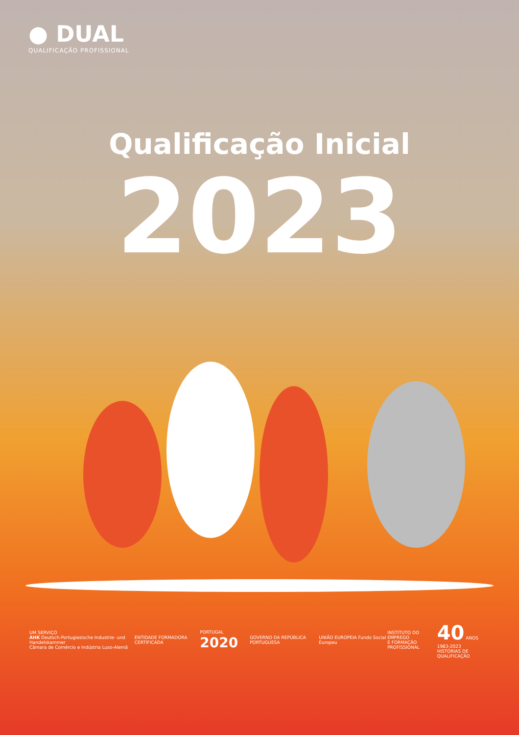● DUAL
QUALIFICAÇÃO PROFISSIONAL
Qualificação Inicial
2023
UM SERVIÇO
AHK Deutsch-Portugiesische Industrie- und Handelskammer
Câmara de Comércio e Indústria Luso-Alemã
ENTIDADE FORMADORA CERTIFICADA PORTUGAL 2020
GOVERNO DA REPÚBLICA PORTUGUESA
UNIÃO EUROPEIA Fundo Social Europeu
INSTITUTO DO EMPREGO
E FORMAÇÃO PROFISSIONAL
40 ANOS 1983-2023
HISTÓRIAS DE QUALIFICAÇÃO